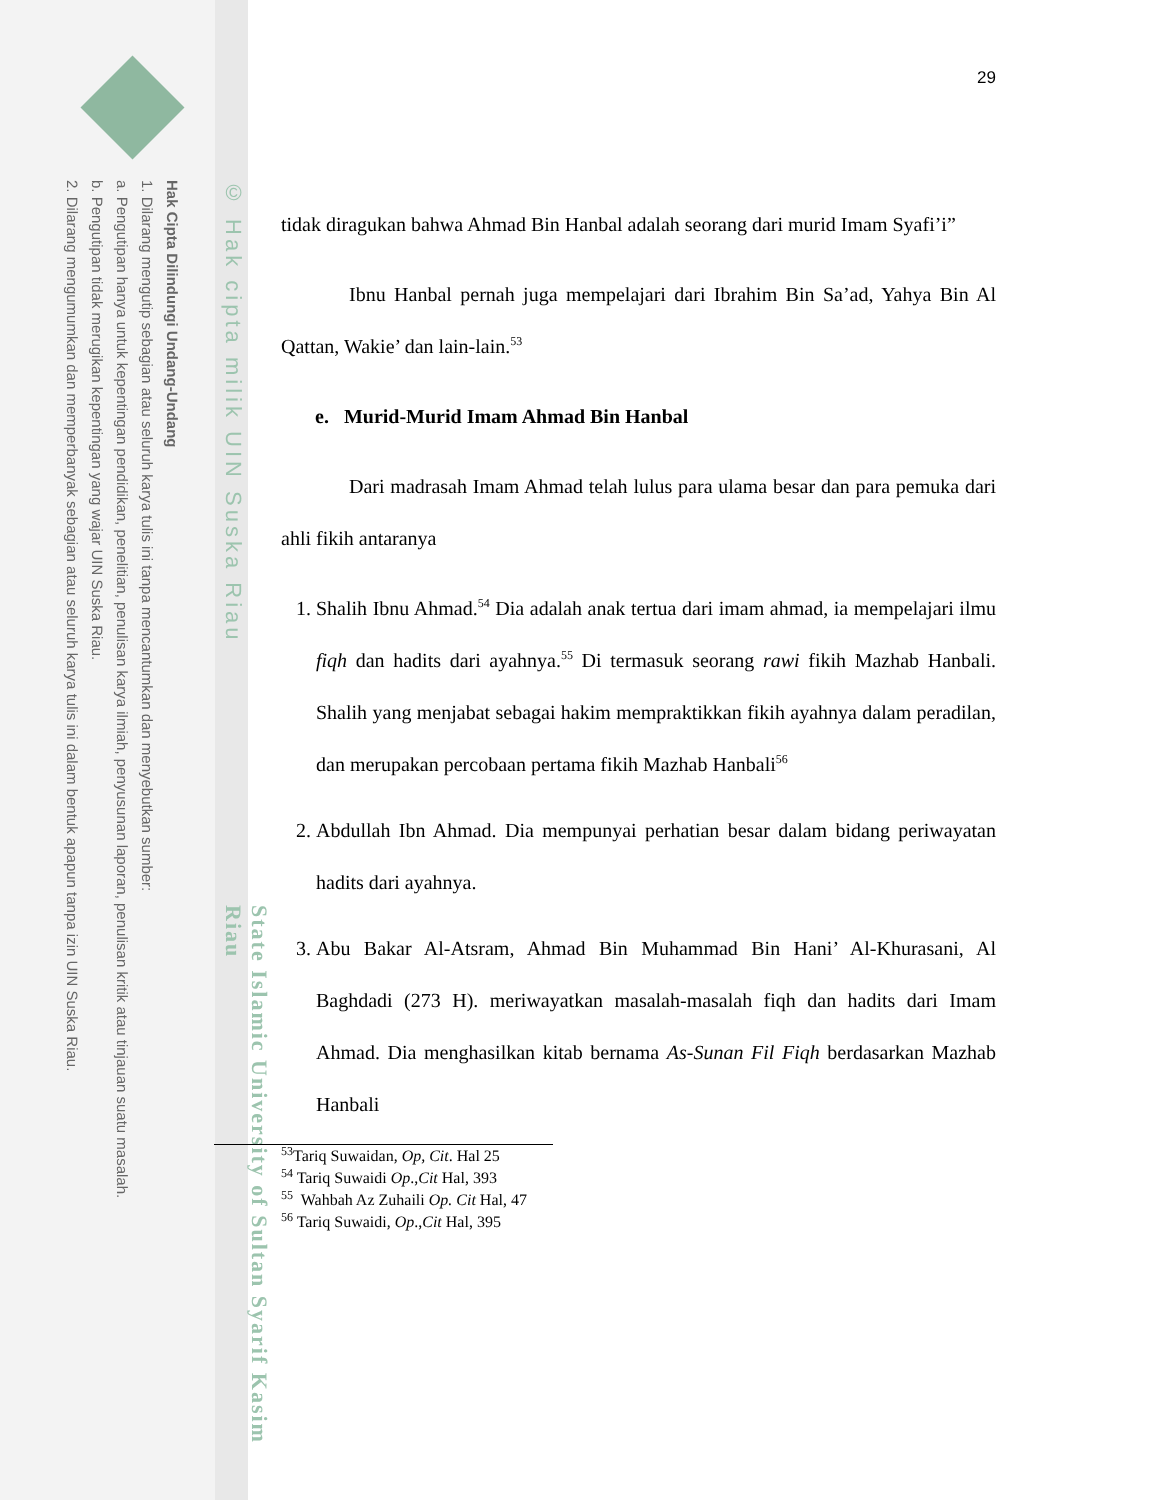Hak Cipta Dilindungi Undang-Undang
1. Dilarang mengutip sebagian atau seluruh karya tulis ini tanpa mencantumkan dan menyebutkan sumber:
a. Pengutipan hanya untuk kepentingan pendidikan, penelitian, penulisan karya ilmiah, penyusunan laporan, penulisan kritik atau tinjauan suatu masalah.
b. Pengutipan tidak merugikan kepentingan yang wajar UIN Suska Riau.
2. Dilarang mengumumkan dan memperbanyak sebagian atau seluruh karya tulis ini dalam bentuk apapun tanpa izin UIN Suska Riau.
© Hak cipta milik UIN Suska Riau
State Islamic University of Sultan Syarif Kasim Riau
29
tidak diragukan bahwa Ahmad Bin Hanbal adalah seorang dari murid Imam Syafi’i”
Ibnu Hanbal pernah juga mempelajari dari Ibrahim Bin Sa’ad, Yahya Bin Al Qattan, Wakie’ dan lain-lain.<sup>53</sup>
e. Murid-Murid Imam Ahmad Bin Hanbal
Dari madrasah Imam Ahmad telah lulus para ulama besar dan para pemuka dari ahli fikih antaranya
1. Shalih Ibnu Ahmad.<sup>54</sup> Dia adalah anak tertua dari imam ahmad, ia mempelajari ilmu fiqh dan hadits dari ayahnya.<sup>55</sup> Di termasuk seorang rawi fikih Mazhab Hanbali. Shalih yang menjabat sebagai hakim mempraktikkan fikih ayahnya dalam peradilan, dan merupakan percobaan pertama fikih Mazhab Hanbali<sup>56</sup>
2. Abdullah Ibn Ahmad. Dia mempunyai perhatian besar dalam bidang periwayatan hadits dari ayahnya.
3. Abu Bakar Al-Atsram, Ahmad Bin Muhammad Bin Hani’ Al-Khurasani, Al Baghdadi (273 H). meriwayatkan masalah-masalah fiqh dan hadits dari Imam Ahmad. Dia menghasilkan kitab bernama As-Sunan Fil Fiqh berdasarkan Mazhab Hanbali
<sup>53</sup> Tariq Suwaidan, Op, Cit. Hal 25
<sup>54</sup> Tariq Suwaidi Op.,Cit Hal, 393
<sup>55</sup> Wahbah Az Zuhaili Op. Cit Hal, 47
<sup>56</sup> Tariq Suwaidi, Op.,Cit Hal, 395